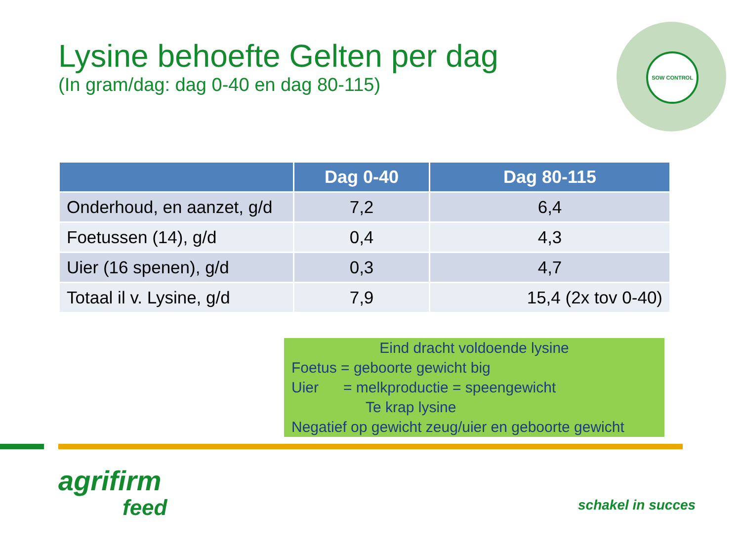Lysine behoefte Gelten per dag
(In gram/dag: dag 0-40 en dag 80-115)
SOW CONTROL
| | Dag 0-40 | Dag 80-115 |
| --- | --- | --- |
| Onderhoud, en aanzet, g/d | 7,2 | 6,4 |
| Foetussen (14), g/d | 0,4 | 4,3 |
| Uier (16 spenen), g/d | 0,3 | 4,7 |
| Totaal il v. Lysine, g/d | 7,9 | 15,4 (2x tov 0-40) |
Eind dracht voldoende lysine
Foetus = geboorte gewicht big
Uier = melkproductie = speengewicht
Te krap lysine
Negatief op gewicht zeug/uier en geboorte gewicht
agrifirm
feed
schakel in succes